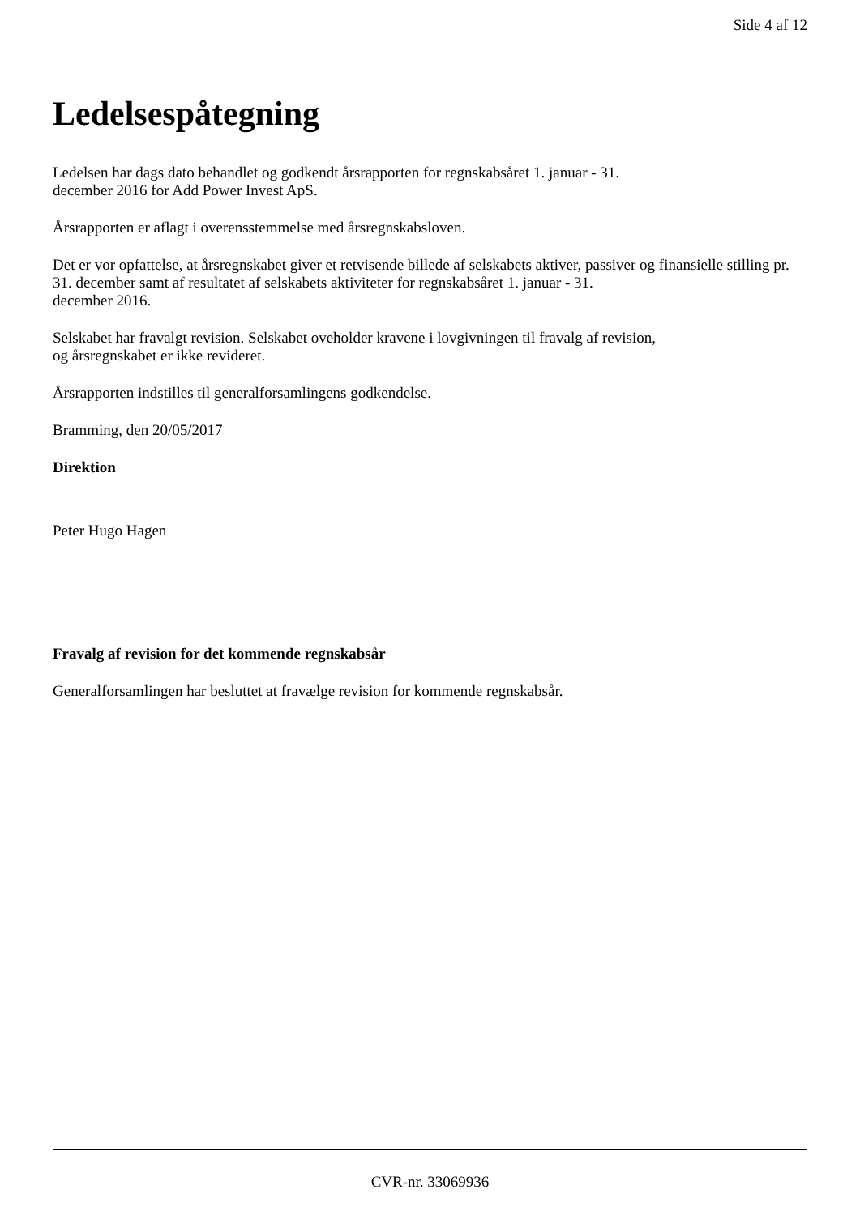Side 4 af 12
Ledelsespåtegning
Ledelsen har dags dato behandlet og godkendt årsrapporten for regnskabsåret 1. januar - 31.
december 2016 for Add Power Invest ApS.
Årsrapporten er aflagt i overensstemmelse med årsregnskabsloven.
Det er vor opfattelse, at årsregnskabet giver et retvisende billede af selskabets aktiver, passiver og finansielle stilling pr. 31. december samt af resultatet af selskabets aktiviteter for regnskabsåret 1. januar - 31.
december 2016.
Selskabet har fravalgt revision. Selskabet oveholder kravene i lovgivningen til fravalg af revision,
og årsregnskabet er ikke revideret.
Årsrapporten indstilles til generalforsamlingens godkendelse.
Bramming, den 20/05/2017
Direktion
Peter Hugo Hagen
Fravalg af revision for det kommende regnskabsår
Generalforsamlingen har besluttet at fravælge revision for kommende regnskabsår.
CVR-nr. 33069936